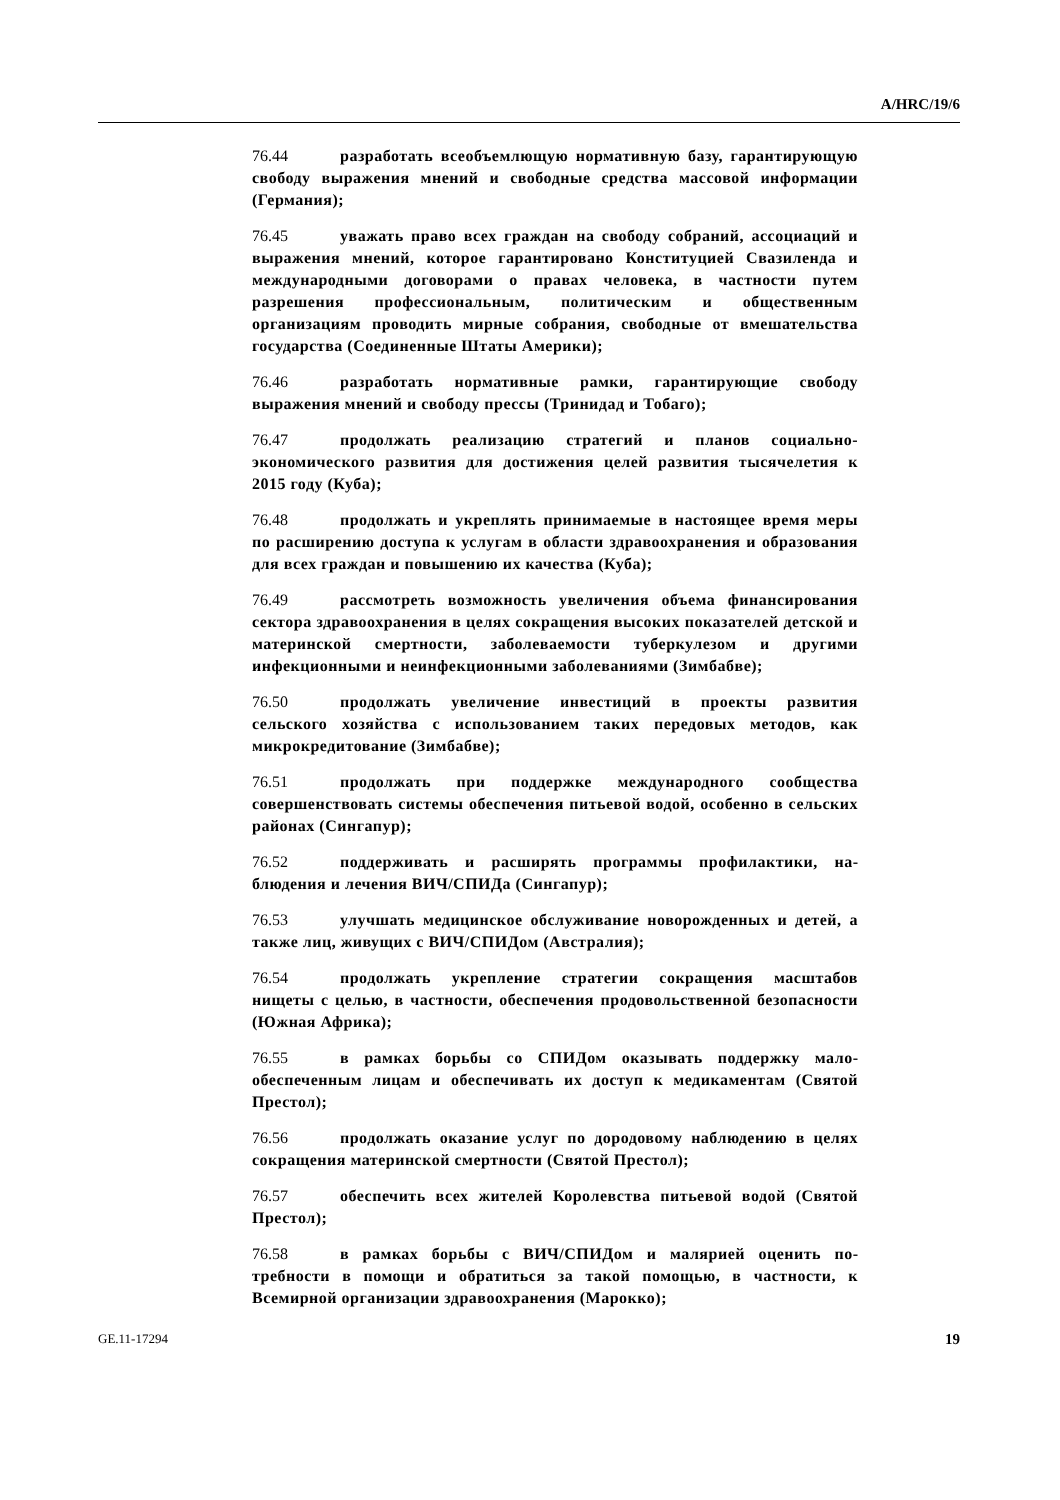A/HRC/19/6
76.44 разработать всеобъемлющую нормативную базу, гаранти­рующую свободу выражения мнений и свободные средства массовой информации (Германия);
76.45 уважать право всех граждан на свободу собраний, ассоциа­ций и выражения мнений, которое гарантировано Конституцией Свазиленда и международными договорами о правах человека, в частности путем разрешения профессиональным, политическим и общественным организациям проводить мирные собрания, свободные от вмешательства государства (Соединенные Штаты Америки);
76.46 разработать нормативные рамки, гарантирующие свободу выражения мнений и свободу прессы (Тринидад и Тобаго);
76.47 продолжать реализацию стратегий и планов социально-экономического развития для достижения целей развития тысячеле­тия к 2015 году (Куба);
76.48 продолжать и укреплять принимаемые в настоящее время меры по расширению доступа к услугам в области здравоохранения и образования для всех граждан и повышению их качества (Куба);
76.49 рассмотреть возможность увеличения объема финансиро­вания сектора здравоохранения в целях сокращения высоких пока­зателей детской и материнской смертности, заболеваемости туберку­лезом и другими инфекционными и неинфекционными заболевания­ми (Зимбабве);
76.50 продолжать увеличение инвестиций в проекты развития сельского хозяйства с использованием таких передовых методов, как микрокредитование (Зимбабве);
76.51 продолжать при поддержке международного сообщества совершенствовать системы обеспечения питьевой водой, особенно в сельских районах (Сингапур);
76.52 поддерживать и расширять программы профилактики, на­блюдения и лечения ВИЧ/СПИДа (Сингапур);
76.53 улучшать медицинское обслуживание новорожденных и детей, а также лиц, живущих с ВИЧ/СПИДом (Австралия);
76.54 продолжать укрепление стратегии сокращения масштабов нищеты с целью, в частности, обеспечения продовольственной безо­пасности (Южная Африка);
76.55 в рамках борьбы со СПИДом оказывать поддержку мало­обеспеченным лицам и обеспечивать их доступ к медикаментам (Святой Престол);
76.56 продолжать оказание услуг по дородовому наблюдению в целях сокращения материнской смертности (Святой Престол);
76.57 обеспечить всех жителей Королевства питьевой водой (Святой Престол);
76.58 в рамках борьбы с ВИЧ/СПИДом и малярией оценить по­требности в помощи и обратиться за такой помощью, в частности, к Всемирной организации здравоохранения (Марокко);
GE.11-17294 19